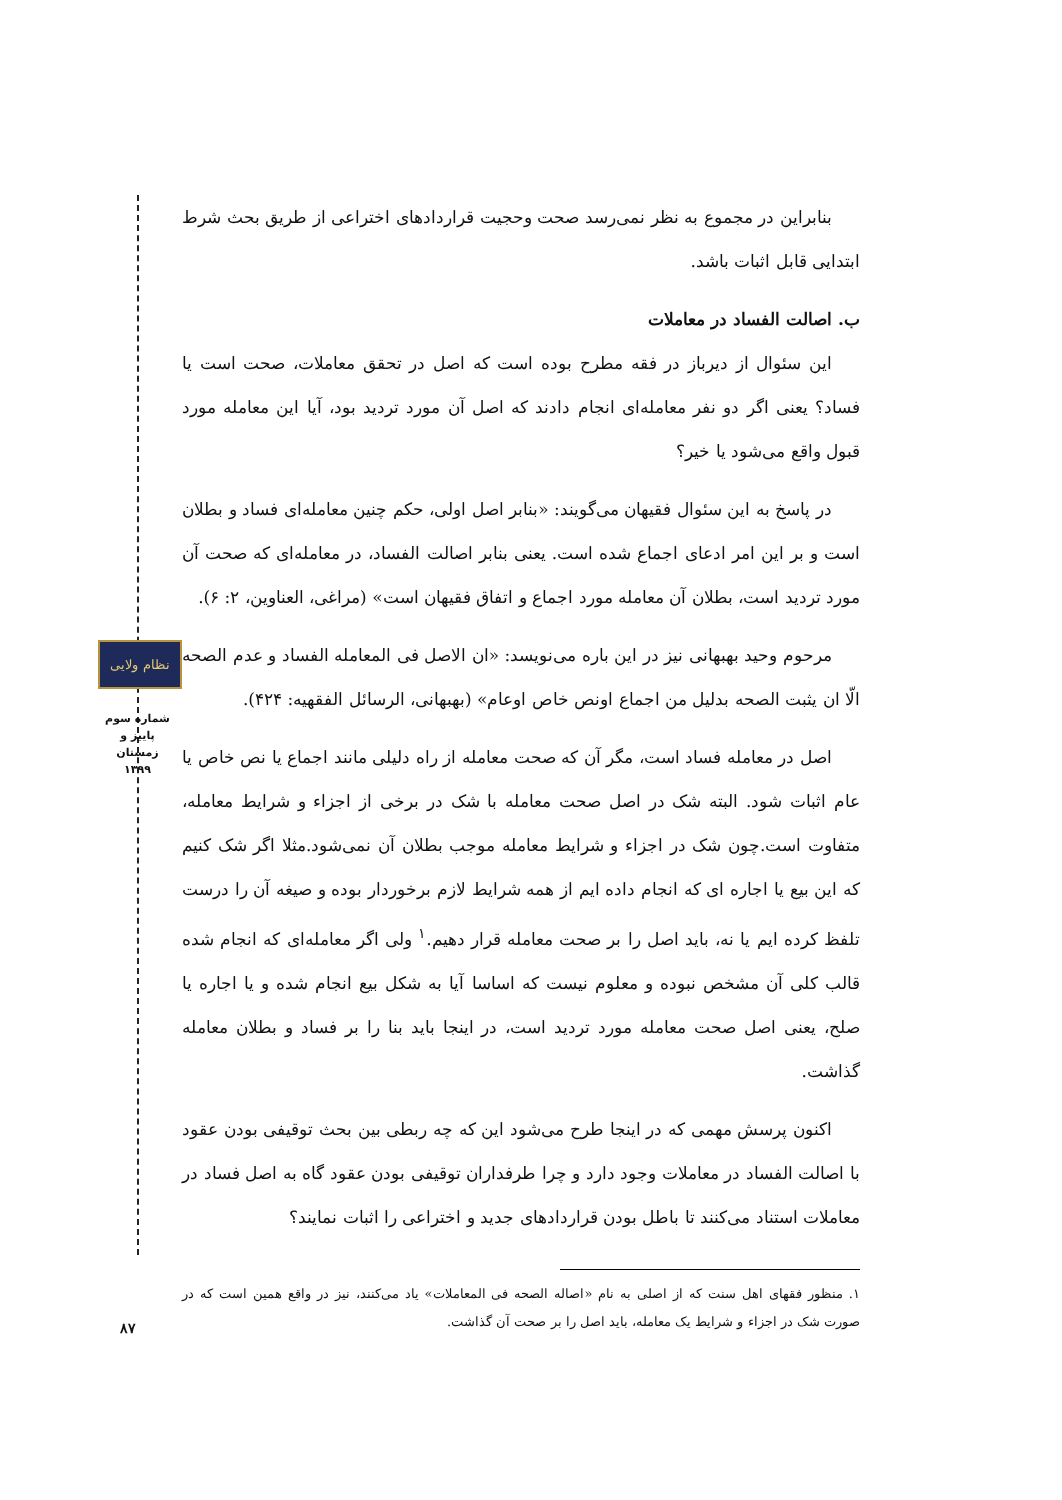نظام ولایی
شماره سوم
پاییز و زمستان
۱۳۹۹
۸۷
بنابراین در مجموع به نظر نمی‌رسد صحت وحجیت قراردادهای اختراعی از طریق بحث شرط ابتدایی قابل اثبات باشد.
ب. اصالت الفساد در معاملات
این سئوال از دیرباز در فقه مطرح بوده است که اصل در تحقق معاملات، صحت است یا فساد؟ یعنی اگر دو نفر معامله‌ای انجام دادند که اصل آن مورد تردید بود، آیا این معامله مورد قبول واقع می‌شود یا خیر؟
در پاسخ به این سئوال فقیهان می‌گویند: «بنابر اصل اولی، حکم چنین معامله‌ای فساد و بطلان است و بر این امر ادعای اجماع شده است. یعنی بنابر اصالت الفساد، در معامله‌ای که صحت آن مورد تردید است، بطلان آن معامله مورد اجماع و اتفاق فقیهان است» (مراغی، العناوین، ۲: ۶).
مرحوم وحید بهبهانی نیز در این باره می‌نویسد: «ان الاصل فی المعامله الفساد و عدم الصحه الّا ان یثبت الصحه بدلیل من اجماع اونص خاص اوعام» (بهبهانی، الرسائل الفقهیه: ۴۲۴).
اصل در معامله فساد است، مگر آن که صحت معامله از راه دلیلی مانند اجماع یا نص خاص یا عام اثبات شود. البته شک در اصل صحت معامله با شک در برخی از اجزاء و شرایط معامله، متفاوت است.چون شک در اجزاء و شرایط معامله موجب بطلان آن نمی‌شود.مثلا اگر شک کنیم که این بیع یا اجاره ای که انجام داده ایم از همه شرایط لازم برخوردار بوده و صیغه آن را درست تلفظ کرده ایم یا نه، باید اصل را بر صحت معامله قرار دهیم.<sup>۱</sup> ولی اگر معامله‌ای که انجام شده قالب کلی آن مشخص نبوده و معلوم نیست که اساسا آیا به شکل بیع انجام شده و یا اجاره یا صلح، یعنی اصل صحت معامله مورد تردید است، در اینجا باید بنا را بر فساد و بطلان معامله گذاشت.
اکنون پرسش مهمی که در اینجا طرح می‌شود این که چه ربطی بین بحث توقیفی بودن عقود با اصالت الفساد در معاملات وجود دارد و چرا طرفداران توقیفی بودن عقود گاه به اصل فساد در معاملات استناد می‌کنند تا باطل بودن قراردادهای جدید و اختراعی را اثبات نمایند؟
۱. منظور فقهای اهل سنت که از اصلی به نام «اصاله الصحه فی المعاملات» یاد می‌کنند، نیز در واقع همین است که در صورت شک در اجزاء و شرایط یک معامله، باید اصل را بر صحت آن گذاشت.